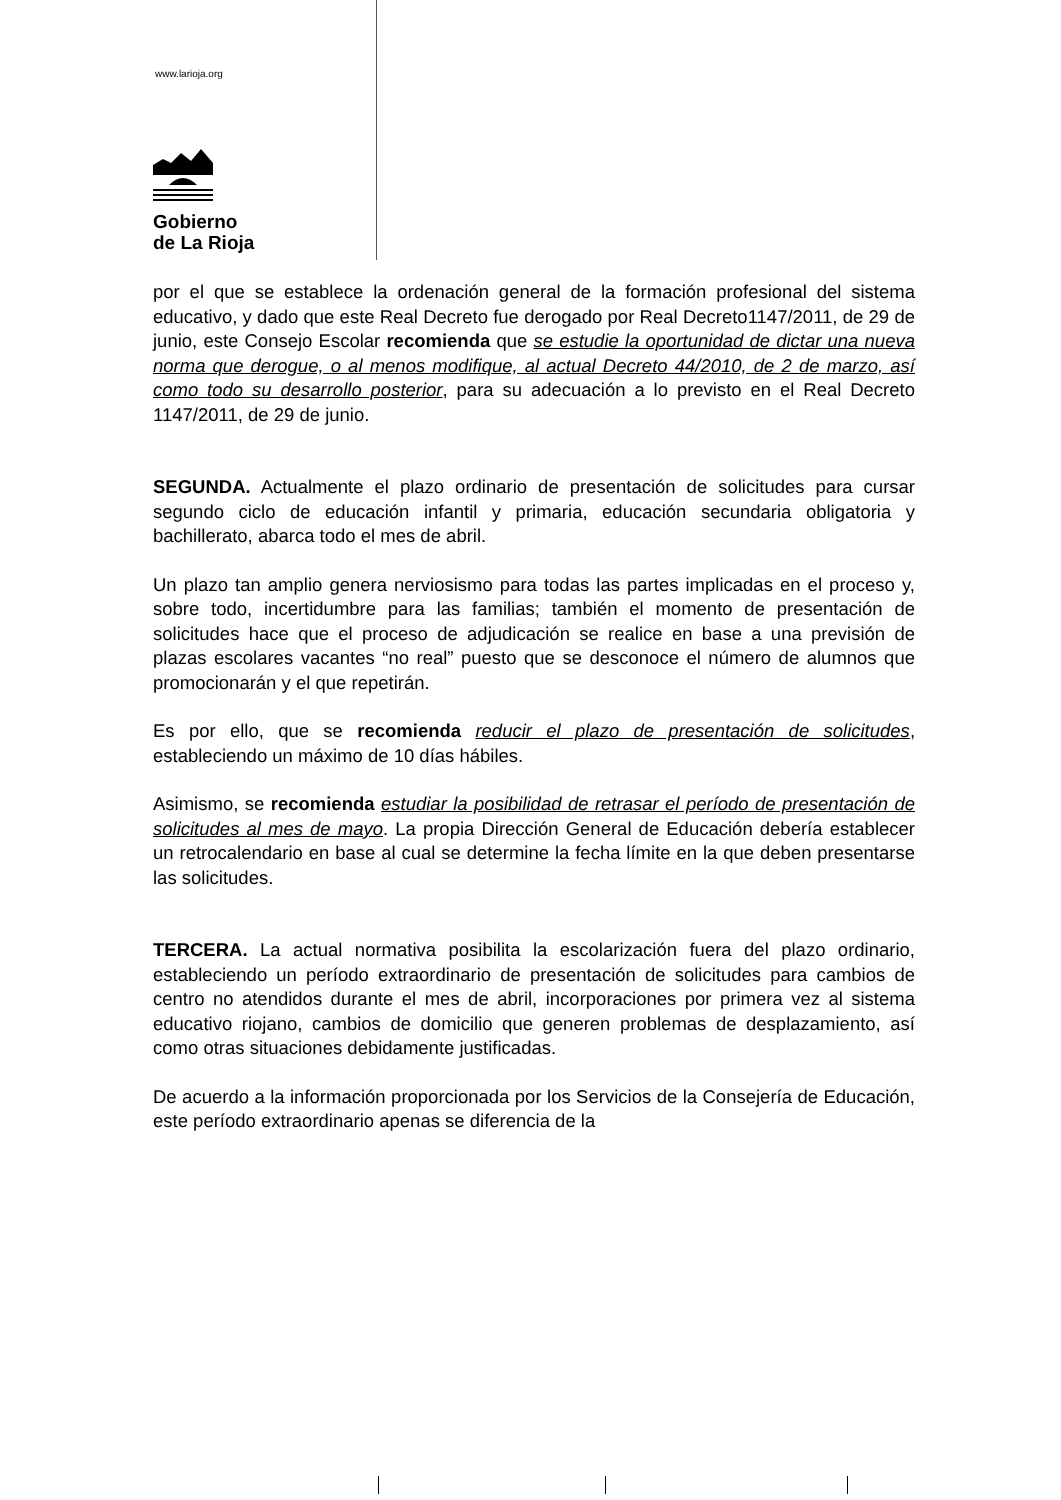www.larioja.org
Gobierno
de La Rioja
por el que se establece la ordenación general de la formación profesional del sistema educativo, y dado que este Real Decreto fue derogado por Real Decreto1147/2011, de 29 de junio, este Consejo Escolar recomienda que se estudie la oportunidad de dictar una nueva norma que derogue, o al menos modifique, al actual Decreto 44/2010, de 2 de marzo, así como todo su desarrollo posterior, para su adecuación a lo previsto en el Real Decreto 1147/2011, de 29 de junio.
SEGUNDA. Actualmente el plazo ordinario de presentación de solicitudes para cursar segundo ciclo de educación infantil y primaria, educación secundaria obligatoria y bachillerato, abarca todo el mes de abril.
Un plazo tan amplio genera nerviosismo para todas las partes implicadas en el proceso y, sobre todo, incertidumbre para las familias; también el momento de presentación de solicitudes hace que el proceso de adjudicación se realice en base a una previsión de plazas escolares vacantes “no real” puesto que se desconoce el número de alumnos que promocionarán y el que repetirán.
Es por ello, que se recomienda reducir el plazo de presentación de solicitudes, estableciendo un máximo de 10 días hábiles.
Asimismo, se recomienda estudiar la posibilidad de retrasar el período de presentación de solicitudes al mes de mayo. La propia Dirección General de Educación debería establecer un retrocalendario en base al cual se determine la fecha límite en la que deben presentarse las solicitudes.
TERCERA. La actual normativa posibilita la escolarización fuera del plazo ordinario, estableciendo un período extraordinario de presentación de solicitudes para cambios de centro no atendidos durante el mes de abril, incorporaciones por primera vez al sistema educativo riojano, cambios de domicilio que generen problemas de desplazamiento, así como otras situaciones debidamente justificadas.
De acuerdo a la información proporcionada por los Servicios de la Consejería de Educación, este período extraordinario apenas se diferencia de la